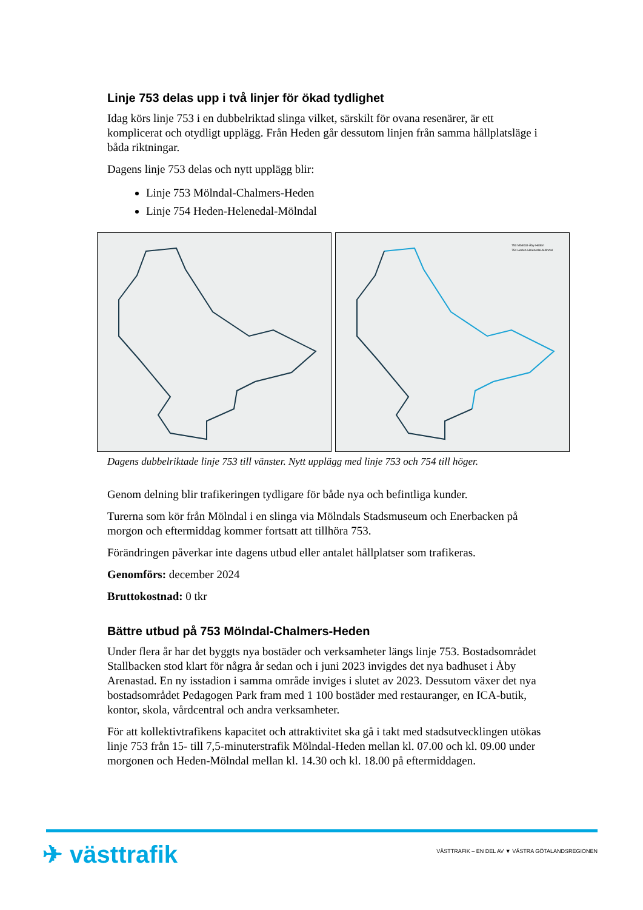Linje 753 delas upp i två linjer för ökad tydlighet
Idag körs linje 753 i en dubbelriktad slinga vilket, särskilt för ovana resenärer, är ett komplicerat och otydligt upplägg. Från Heden går dessutom linjen från samma hållplatsläge i båda riktningar.
Dagens linje 753 delas och nytt upplägg blir:
Linje 753 Mölndal-Chalmers-Heden
Linje 754 Heden-Helenedal-Mölndal
753 Mölndal-Åby-Heden
754 Heden-Helenedal-Mölndal
Dagens dubbelriktade linje 753 till vänster. Nytt upplägg med linje 753 och 754 till höger.
Genom delning blir trafikeringen tydligare för både nya och befintliga kunder.
Turerna som kör från Mölndal i en slinga via Mölndals Stadsmuseum och Enerbacken på morgon och eftermiddag kommer fortsatt att tillhöra 753.
Förändringen påverkar inte dagens utbud eller antalet hållplatser som trafikeras.
Genomförs: december 2024
Bruttokostnad: 0 tkr
Bättre utbud på 753 Mölndal-Chalmers-Heden
Under flera år har det byggts nya bostäder och verksamheter längs linje 753. Bostadsområdet Stallbacken stod klart för några år sedan och i juni 2023 invigdes det nya badhuset i Åby Arenastad. En ny isstadion i samma område inviges i slutet av 2023. Dessutom växer det nya bostadsområdet Pedagogen Park fram med 1 100 bostäder med restauranger, en ICA-butik, kontor, skola, vårdcentral och andra verksamheter.
För att kollektivtrafikens kapacitet och attraktivitet ska gå i takt med stadsutvecklingen utökas linje 753 från 15- till 7,5-minuterstrafik Mölndal-Heden mellan kl. 07.00 och kl. 09.00 under morgonen och Heden-Mölndal mellan kl. 14.30 och kl. 18.00 på eftermiddagen.
✈ västtrafik
VÄSTTRAFIK – EN DEL AV ▼ VÄSTRA GÖTALANDSREGIONEN